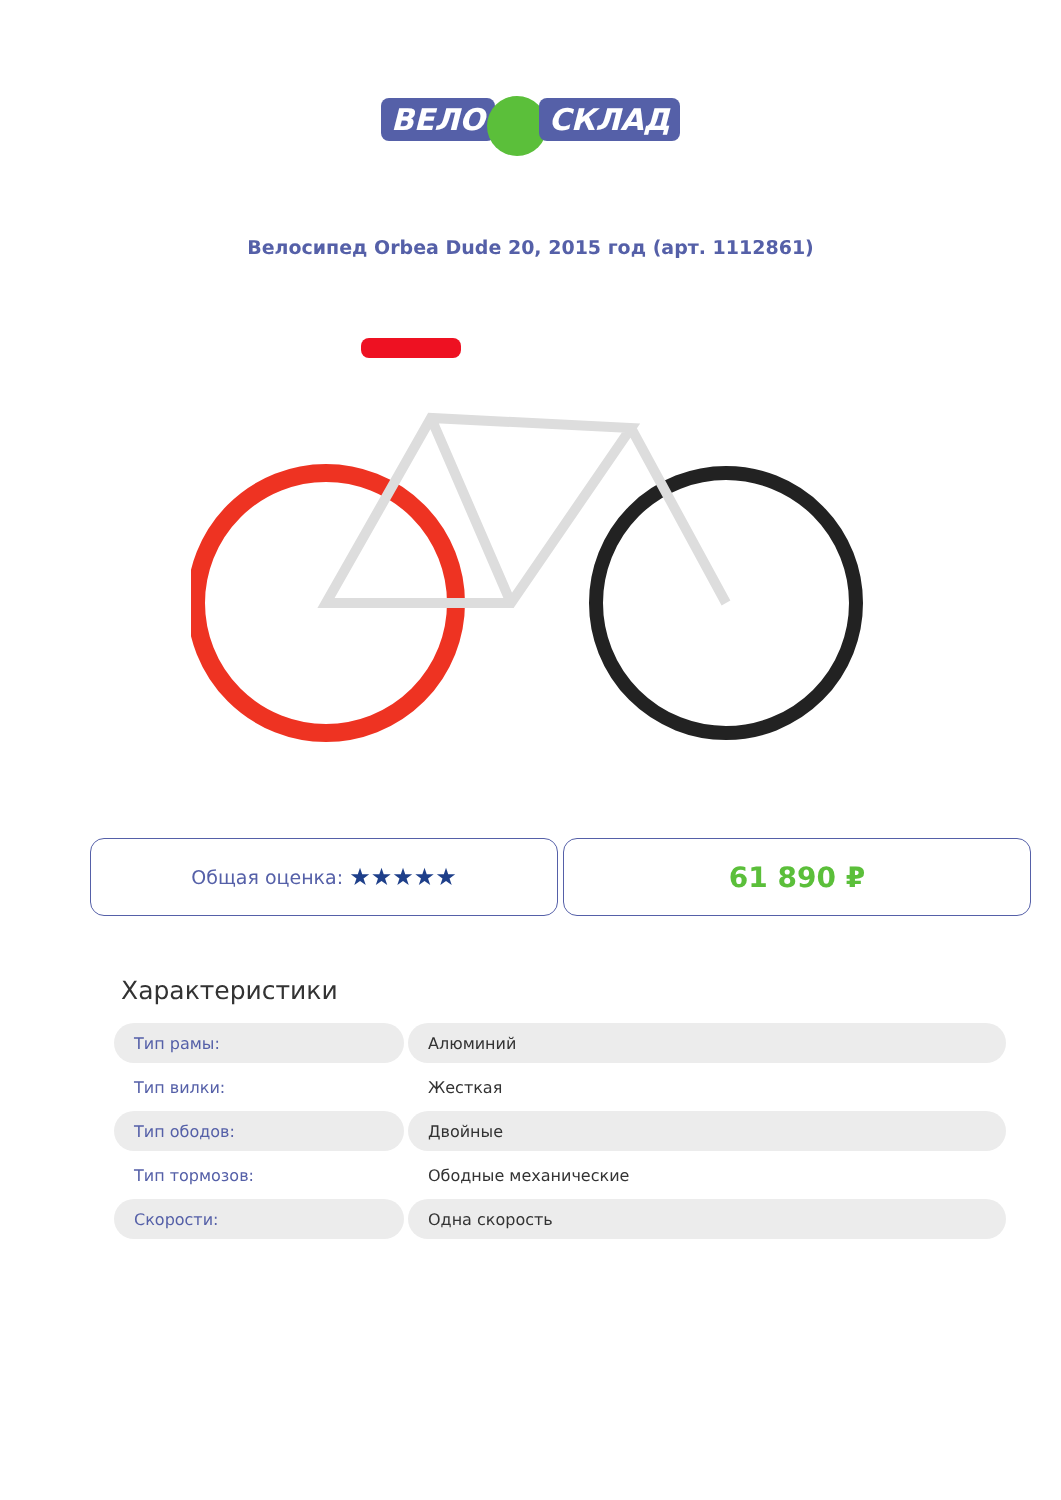ВЕЛО СКЛАД
Велосипед Orbea Dude 20, 2015 год (арт. 1112861)
Общая оценка: ★★★★★
61 890 ₽
Характеристики
| Тип рамы: | Алюминий |
| Тип вилки: | Жесткая |
| Тип ободов: | Двойные |
| Тип тормозов: | Ободные механические |
| Скорости: | Одна скорость |